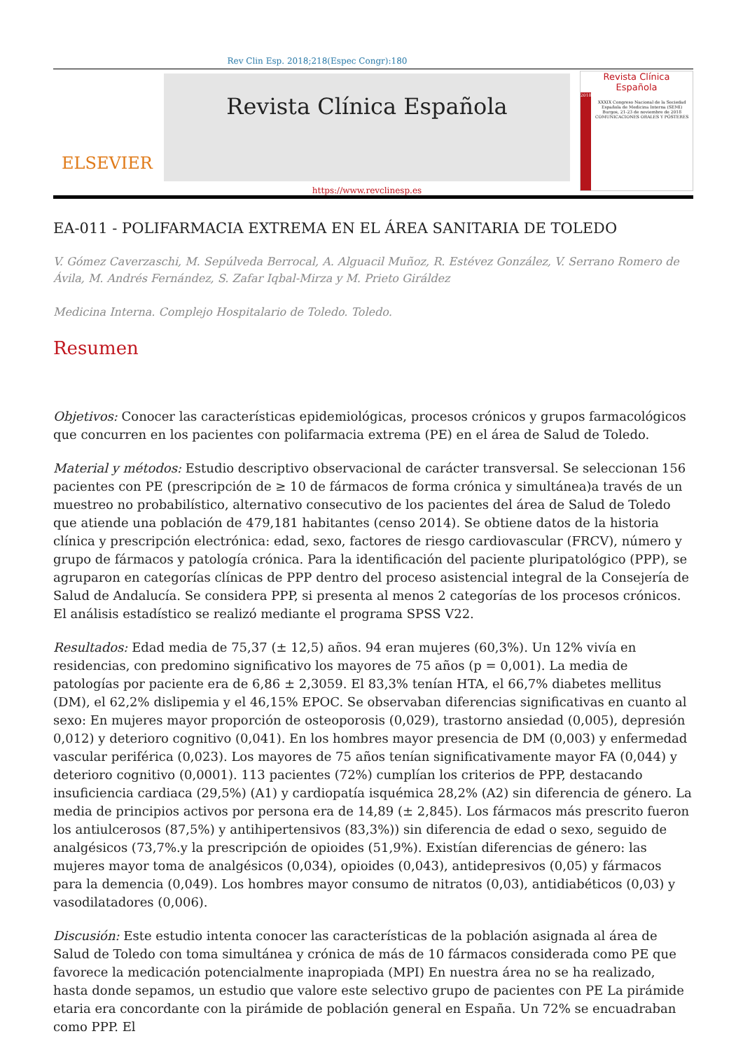Rev Clin Esp. 2018;218(Espec Congr):180
ELSEVIER
Revista Clínica Española
https://www.revclinesp.es
Revista Clínica
Española
2018
XXXIX Congreso Nacional de la Sociedad Española de Medicina Interna (SEMI)
Burgos, 21-23 de noviembre de 2018
COMUNICACIONES ORALES Y PÓSTERES
EA-011 - POLIFARMACIA EXTREMA EN EL ÁREA SANITARIA DE TOLEDO
V. Gómez Caverzaschi, M. Sepúlveda Berrocal, A. Alguacil Muñoz, R. Estévez González, V. Serrano Romero de Ávila, M. Andrés Fernández, S. Zafar Iqbal-Mirza y M. Prieto Giráldez
Medicina Interna. Complejo Hospitalario de Toledo. Toledo.
Resumen
Objetivos: Conocer las características epidemiológicas, procesos crónicos y grupos farmacológicos que concurren en los pacientes con polifarmacia extrema (PE) en el área de Salud de Toledo.
Material y métodos: Estudio descriptivo observacional de carácter transversal. Se seleccionan 156 pacientes con PE (prescripción de ≥ 10 de fármacos de forma crónica y simultánea)a través de un muestreo no probabilístico, alternativo consecutivo de los pacientes del área de Salud de Toledo que atiende una población de 479,181 habitantes (censo 2014). Se obtiene datos de la historia clínica y prescripción electrónica: edad, sexo, factores de riesgo cardiovascular (FRCV), número y grupo de fármacos y patología crónica. Para la identificación del paciente pluripatológico (PPP), se agruparon en categorías clínicas de PPP dentro del proceso asistencial integral de la Consejería de Salud de Andalucía. Se considera PPP, si presenta al menos 2 categorías de los procesos crónicos. El análisis estadístico se realizó mediante el programa SPSS V22.
Resultados: Edad media de 75,37 (± 12,5) años. 94 eran mujeres (60,3%). Un 12% vivía en residencias, con predomino significativo los mayores de 75 años (p = 0,001). La media de patologías por paciente era de 6,86 ± 2,3059. El 83,3% tenían HTA, el 66,7% diabetes mellitus (DM), el 62,2% dislipemia y el 46,15% EPOC. Se observaban diferencias significativas en cuanto al sexo: En mujeres mayor proporción de osteoporosis (0,029), trastorno ansiedad (0,005), depresión 0,012) y deterioro cognitivo (0,041). En los hombres mayor presencia de DM (0,003) y enfermedad vascular periférica (0,023). Los mayores de 75 años tenían significativamente mayor FA (0,044) y deterioro cognitivo (0,0001). 113 pacientes (72%) cumplían los criterios de PPP, destacando insuficiencia cardiaca (29,5%) (A1) y cardiopatía isquémica 28,2% (A2) sin diferencia de género. La media de principios activos por persona era de 14,89 (± 2,845). Los fármacos más prescrito fueron los antiulcerosos (87,5%) y antihipertensivos (83,3%)) sin diferencia de edad o sexo, seguido de analgésicos (73,7%.y la prescripción de opioides (51,9%). Existían diferencias de género: las mujeres mayor toma de analgésicos (0,034), opioides (0,043), antidepresivos (0,05) y fármacos para la demencia (0,049). Los hombres mayor consumo de nitratos (0,03), antidiabéticos (0,03) y vasodilatadores (0,006).
Discusión: Este estudio intenta conocer las características de la población asignada al área de Salud de Toledo con toma simultánea y crónica de más de 10 fármacos considerada como PE que favorece la medicación potencialmente inapropiada (MPI) En nuestra área no se ha realizado, hasta donde sepamos, un estudio que valore este selectivo grupo de pacientes con PE La pirámide etaria era concordante con la pirámide de población general en España. Un 72% se encuadraban como PPP. El